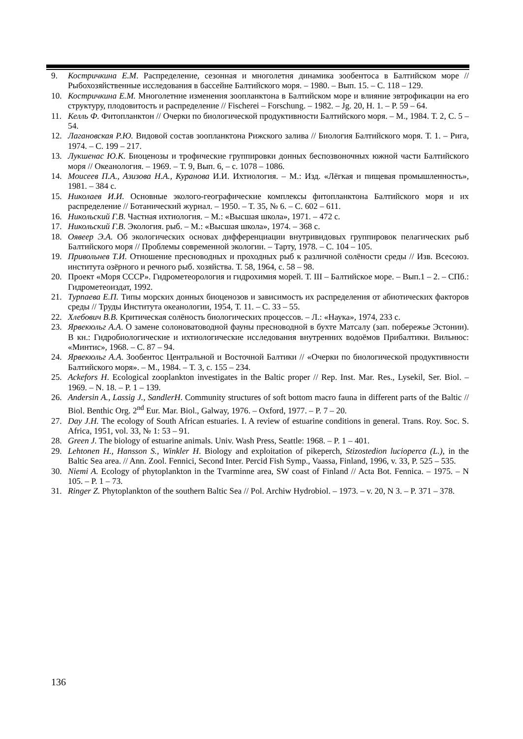9. Кострич­кина Е.М. Распределение, сезонная и многолетня динамика зообентоса в Балтийском море // Рыбохозяйственные исследования в бассейне Балтийского моря. – 1980. – Вып. 15. – С. 118 – 129.
10. Кострич­кина Е.М. Многолетние изменения зоопланктона в Балтийском море и влияние эвтрофикации на его структуру, плодовитость и распределение // Fischerei – Forschung. – 1982. – Jg. 20, H. 1. – P. 59 – 64.
11. Келль Ф. Фитопланктон // Очерки по биологической продуктивности Балтийского моря. – М., 1984. Т. 2, С. 5 – 54.
12. Лагановская Р.Ю. Видовой состав зоопланктона Рижского залива // Биология Балтийского моря. Т. 1. – Рига, 1974. – С. 199 – 217.
13. Лукшенас Ю.К. Биоценозы и трофические группировки донных беспозвоночных южной части Балтийского моря // Океанология. – 1969. – Т. 9, Вып. 6, – с. 1078 – 1086.
14. Моисеев П.А., Азизова Н.А., Куранова И.И. Ихтиология. – М.: Изд. «Лёгкая и пищевая промышленность», 1981. – 384 с.
15. Николаев И.И. Основные эколого-географические комплексы фитопланктона Балтийского моря и их распределение // Ботанический журнал. – 1950. – Т. 35, № 6. – С. 602 – 611.
16. Никольский Г.В. Частная ихтиология. – М.: «Высшая школа», 1971. – 472 с.
17. Никольский Г.В. Экология. рыб. – М.: «Высшая школа», 1974. – 368 с.
18. Оявеер Э.А. Об экологических основах дифференциации внутривидовых группировок пелагических рыб Балтийского моря // Проблемы современной экологии. – Тарту, 1978. – С. 104 – 105.
19. Привольнев Т.И. Отношение пресноводных и проходных рыб к различной солёности среды // Изв. Всесоюз. института озёрного и речного рыб. хозяйства. Т. 58, 1964, с. 58 – 98.
20. Проект «Моря СССР». Гидрометеорология и гидрохимия морей. Т. III – Балтийское море. – Вып.1 – 2. – СПб.: Гидрометеоиздат, 1992.
21. Турпаева Е.П. Типы морских донных биоценозов и зависимость их распределения от абиотических факторов среды // Труды Института океанологии, 1954, Т. 11. – С. 33 – 55.
22. Хлебович В.В. Критическая солёность биологических процессов. – Л.: «Наука», 1974, 233 с.
23. Ярвекюльг А.А. О замене солоноватоводной фауны пресноводной в бухте Матсалу (зап. побережье Эстонии). В кн.: Гидробиологические и ихтиологические исследования внутренних водоёмов Прибалтики. Вильнюс: «Минтис», 1968. – С. 87 – 94.
24. Ярвекюльг А.А. Зообентос Центральной и Восточной Балтики // «Очерки по биологической продуктивности Балтийского моря». – М., 1984. – Т. 3, с. 155 – 234.
25. Ackefors H. Ecological zooplankton investigates in the Baltic proper // Rep. Inst. Mar. Res., Lysekil, Ser. Biol. – 1969. – N. 18. – P. 1 – 139.
26. Andersin A., Lassig J., SandlerH. Community structures of soft bottom macro fauna in different parts of the Baltic // Biol. Benthic Org. 2<sup>nd</sup> Eur. Mar. Biol., Galway, 1976. – Oxford, 1977. – P. 7 – 20.
27. Day J.H. The ecology of South African estuaries. I. A review of estuarine conditions in general. Trans. Roy. Soc. S. Africa, 1951, vol. 33, № 1: 53 – 91.
28. Green J. The biology of estuarine animals. Univ. Wash Press, Seattle: 1968. – P. 1 – 401.
29. Lehtonen H., Hansson S., Winkler H. Biology and exploitation of pikeperch, Stizostedion lucioperca (L.), in the Baltic Sea area. // Ann. Zool. Fennici, Second Inter. Percid Fish Symp., Vaassa, Finland, 1996, v. 33, P. 525 – 535.
30. Niemi A. Ecology of phytoplankton in the Tvarminne area, SW coast of Finland // Acta Bot. Fennica. – 1975. – N 105. – P. 1 – 73.
31. Ringer Z. Phytoplankton of the southern Baltic Sea // Pol. Archiw Hydrobiol. – 1973. – v. 20, N 3. – P. 371 – 378.
136